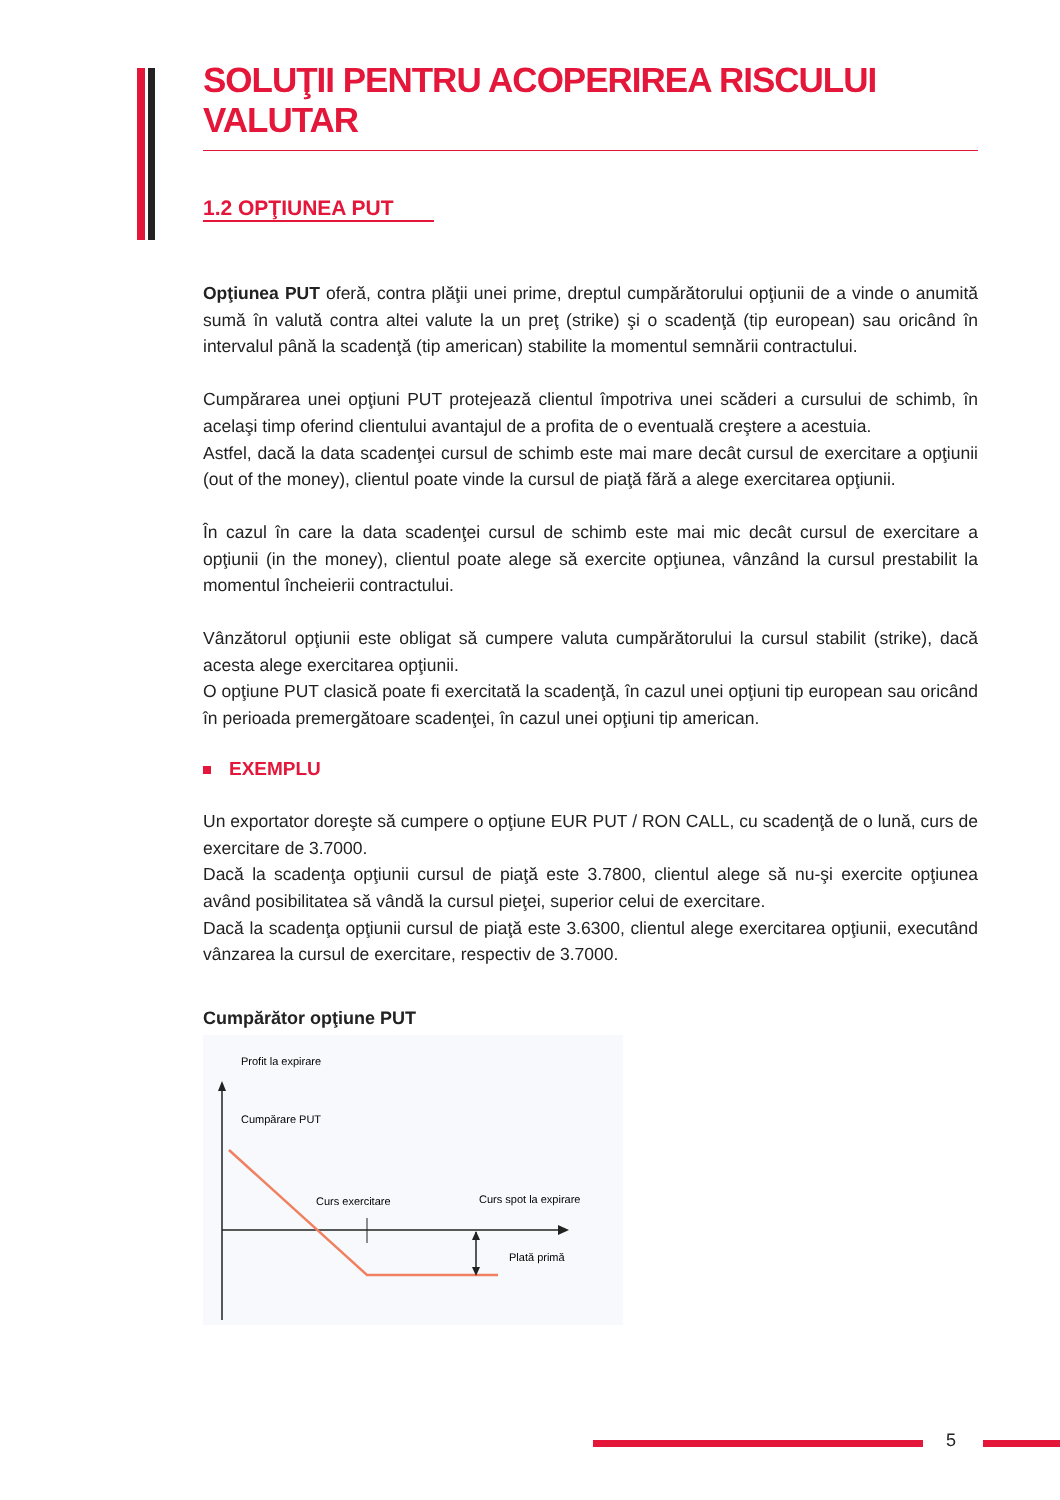SOLUŢII PENTRU ACOPERIREA RISCULUI VALUTAR
1.2 OPŢIUNEA PUT
Opţiunea PUT oferă, contra plăţii unei prime, dreptul cumpărătorului opţiunii de a vinde o anumită sumă în valută contra altei valute la un preţ (strike) şi o scadenţă (tip european) sau oricând în intervalul până la scadenţă (tip american) stabilite la momentul semnării contractului.
Cumpărarea unei opţiuni PUT protejează clientul împotriva unei scăderi a cursului de schimb, în acelaşi timp oferind clientului avantajul de a profita de o eventuală creştere a acestuia.
Astfel, dacă la data scadenţei cursul de schimb este mai mare decât cursul de exercitare a opţiunii (out of the money), clientul poate vinde la cursul de piaţă fără a alege exercitarea opţiunii.
În cazul în care la data scadenţei cursul de schimb este mai mic decât cursul de exercitare a opţiunii (in the money), clientul poate alege să exercite opţiunea, vânzând la cursul prestabilit la momentul încheierii contractului.
Vânzătorul opţiunii este obligat să cumpere valuta cumpărătorului la cursul stabilit (strike), dacă acesta alege exercitarea opţiunii.
O opţiune PUT clasică poate fi exercitată la scadenţă, în cazul unei opţiuni tip european sau oricând în perioada premergătoare scadenţei, în cazul unei opţiuni tip american.
EXEMPLU
Un exportator doreşte să cumpere o opţiune EUR PUT / RON CALL, cu scadenţă de o lună, curs de exercitare de 3.7000.
Dacă la scadenţa opţiunii cursul de piaţă este 3.7800, clientul alege să nu-şi exercite opţiunea având posibilitatea să vândă la cursul pieţei, superior celui de exercitare.
Dacă la scadenţa opţiunii cursul de piaţă este 3.6300, clientul alege exercitarea opţiunii, executând vânzarea la cursul de exercitare, respectiv de 3.7000.
Cumpărător opţiune PUT
Profit la expirare
Cumpărare PUT
Curs exercitare
Curs spot la expirare
Plată primă
5